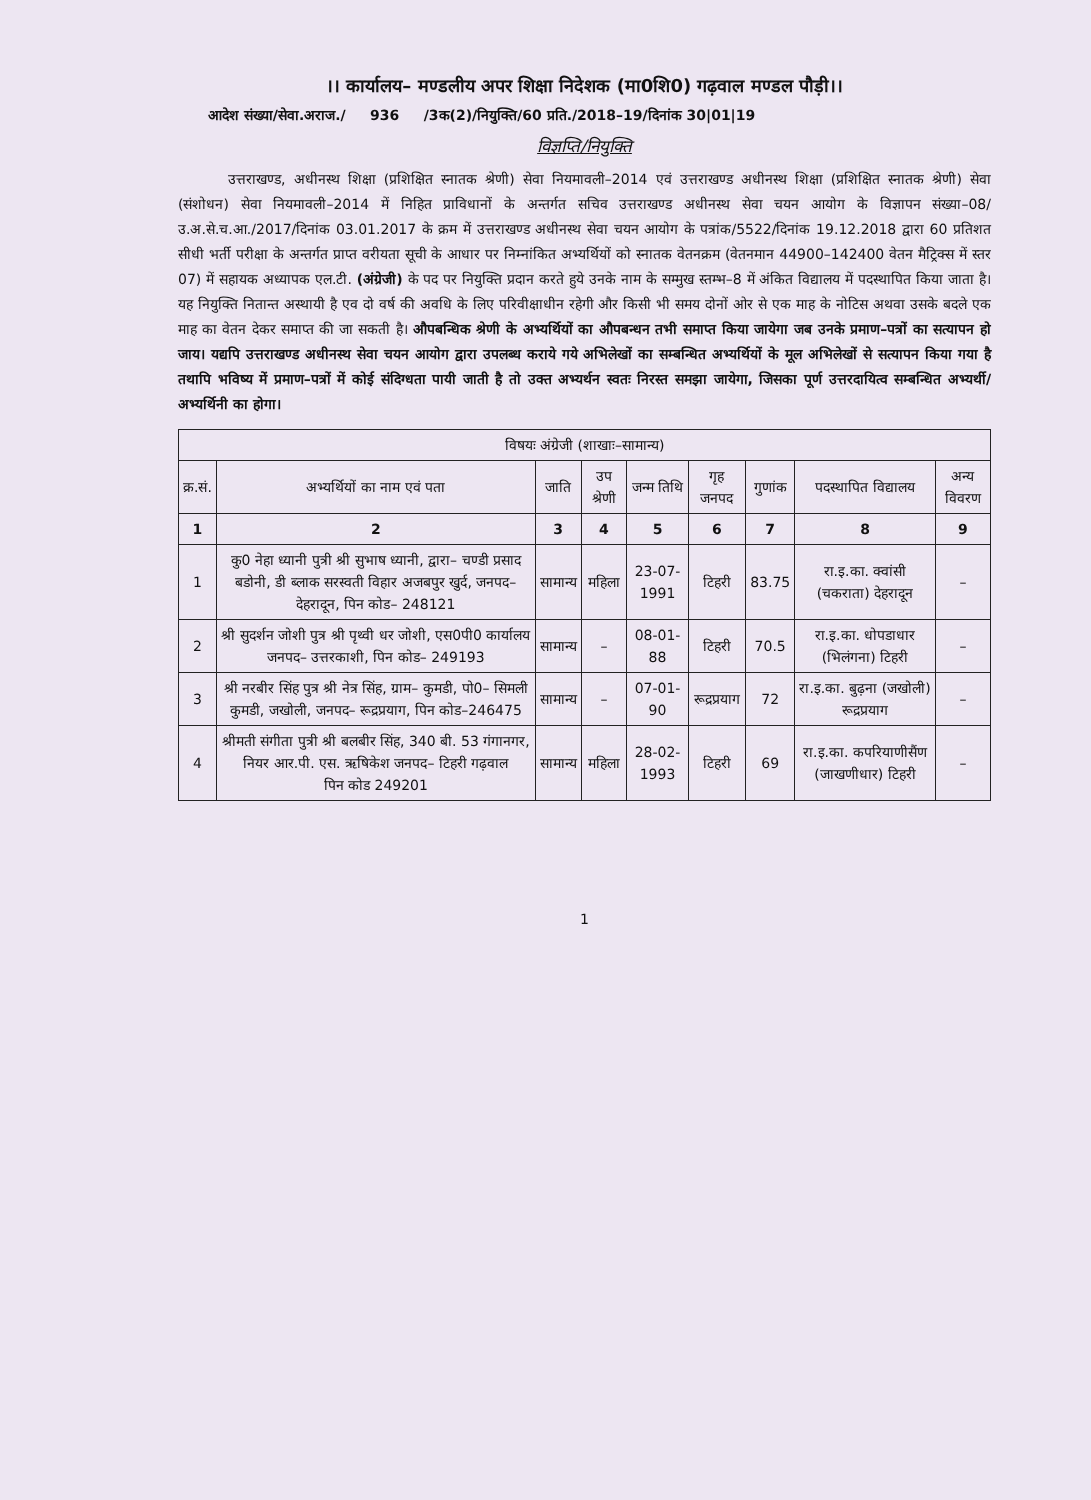।। कार्यालय– मण्डलीय अपर शिक्षा निदेशक (मा0शि0) गढ़वाल मण्डल पौड़ी।।
आदेश संख्या/सेवा.अराज./ 936 /3क(2)/नियुक्ति/60 प्रति./2018–19/दिनांक 30|01|19
विज्ञप्ति/नियुक्ति
उत्तराखण्ड, अधीनस्थ शिक्षा (प्रशिक्षित स्नातक श्रेणी) सेवा नियमावली–2014 एवं उत्तराखण्ड अधीनस्थ शिक्षा (प्रशिक्षित स्नातक श्रेणी) सेवा (संशोधन) सेवा नियमावली–2014 में निहित प्राविधानों के अन्तर्गत सचिव उत्तराखण्ड अधीनस्थ सेवा चयन आयोग के विज्ञापन संख्या–08/उ.अ.से.च.आ./2017/दिनांक 03.01.2017 के क्रम में उत्तराखण्ड अधीनस्थ सेवा चयन आयोग के पत्रांक/5522/दिनांक 19.12.2018 द्वारा 60 प्रतिशत सीधी भर्ती परीक्षा के अन्तर्गत प्राप्त वरीयता सूची के आधार पर निम्नांकित अभ्यर्थियों को स्नातक वेतनक्रम (वेतनमान 44900–142400 वेतन मैट्रिक्स में स्तर 07) में सहायक अध्यापक एल.टी. (अंग्रेजी) के पद पर नियुक्ति प्रदान करते हुये उनके नाम के सम्मुख स्तम्भ–8 में अंकित विद्यालय में पदस्थापित किया जाता है। यह नियुक्ति नितान्त अस्थायी है एव दो वर्ष की अवधि के लिए परिवीक्षाधीन रहेगी और किसी भी समय दोनों ओर से एक माह के नोटिस अथवा उसके बदले एक माह का वेतन देकर समाप्त की जा सकती है। औपबन्धिक श्रेणी के अभ्यर्थियों का औपबन्धन तभी समाप्त किया जायेगा जब उनके प्रमाण–पत्रों का सत्यापन हो जाय। यद्यपि उत्तराखण्ड अधीनस्थ सेवा चयन आयोग द्वारा उपलब्ध कराये गये अभिलेखों का सम्बन्धित अभ्यर्थियों के मूल अभिलेखों से सत्यापन किया गया है तथापि भविष्य में प्रमाण–पत्रों में कोई संदिग्धता पायी जाती है तो उक्त अभ्यर्थन स्वतः निरस्त समझा जायेगा, जिसका पूर्ण उत्तरदायित्व सम्बन्धित अभ्यर्थी/अभ्यर्थिनी का होगा।
| विषयः अंग्रेजी (शाखाः–सामान्य) | | | | | | | | |
| --- | --- | --- | --- | --- | --- | --- | --- | --- |
| क्र.सं. | अभ्यर्थियों का नाम एवं पता | जाति | उप श्रेणी | जन्म तिथि | गृह जनपद | गुणांक | पदस्थापित विद्यालय | अन्य विवरण |
| 1 | 2 | 3 | 4 | 5 | 6 | 7 | 8 | 9 |
| 1 | कु0 नेहा ध्यानी पुत्री श्री सुभाष ध्यानी, द्वारा– चण्डी प्रसाद बडोनी, डी ब्लाक सरस्वती विहार अजबपुर खुर्द, जनपद– देहरादून, पिन कोड– 248121 | सामान्य | महिला | 23-07-1991 | टिहरी | 83.75 | रा.इ.का. क्वांसी (चकराता) देहरादून | – |
| 2 | श्री सुदर्शन जोशी पुत्र श्री पृथ्वी धर जोशी, एस0पी0 कार्यालय जनपद– उत्तरकाशी, पिन कोड– 249193 | सामान्य | – | 08-01-88 | टिहरी | 70.5 | रा.इ.का. धोपडाधार (भिलंगना) टिहरी | – |
| 3 | श्री नरबीर सिंह पुत्र श्री नेत्र सिंह, ग्राम– कुमडी, पो0– सिमली कुमडी, जखोली, जनपद– रूद्रप्रयाग, पिन कोड–246475 | सामान्य | – | 07-01-90 | रूद्रप्रयाग | 72 | रा.इ.का. बुढ़ना (जखोली) रूद्रप्रयाग | – |
| 4 | श्रीमती संगीता पुत्री श्री बलबीर सिंह, 340 बी. 53 गंगानगर, नियर आर.पी. एस. ऋषिकेश जनपद– टिहरी गढ़वाल पिन कोड 249201 | सामान्य | महिला | 28-02-1993 | टिहरी | 69 | रा.इ.का. कपरियाणीसैंण (जाखणीधार) टिहरी | – |
1